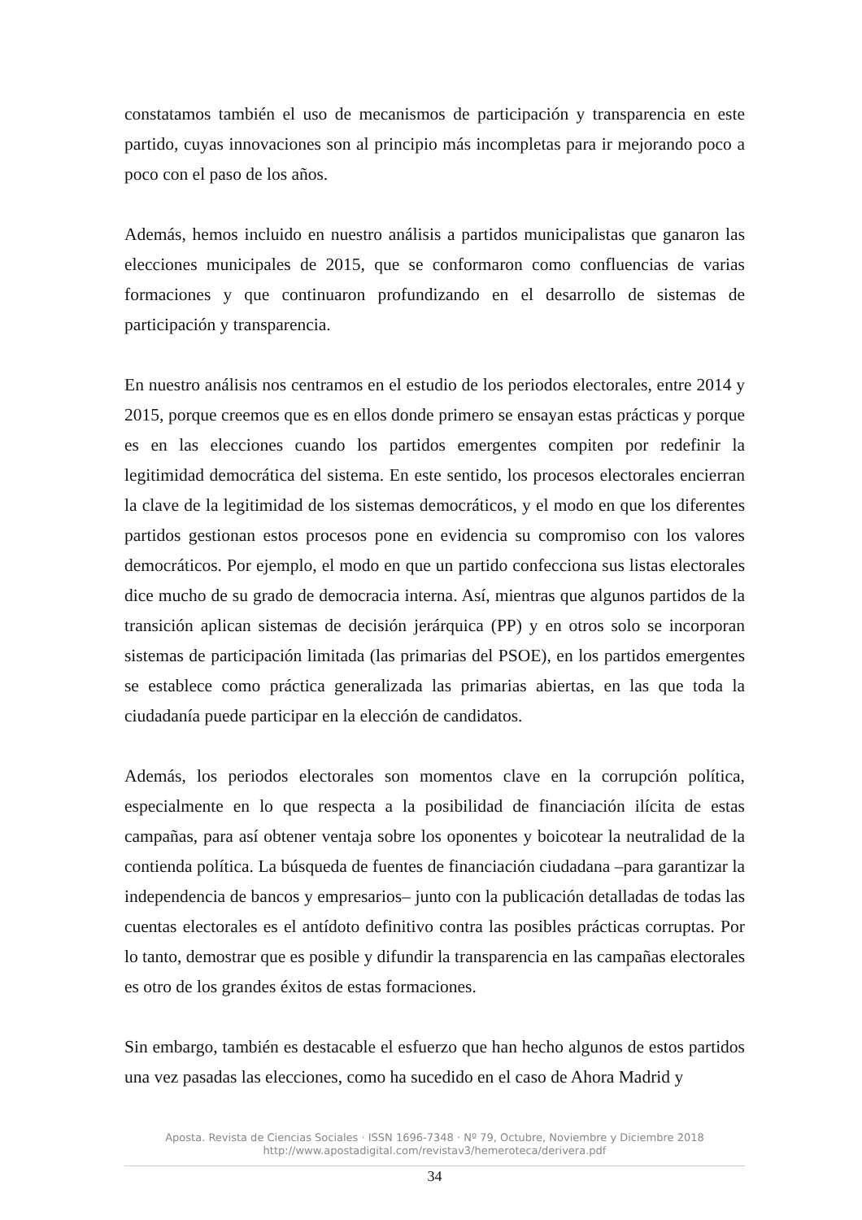constatamos también el uso de mecanismos de participación y transparencia en este partido, cuyas innovaciones son al principio más incompletas para ir mejorando poco a poco con el paso de los años.
Además, hemos incluido en nuestro análisis a partidos municipalistas que ganaron las elecciones municipales de 2015, que se conformaron como confluencias de varias formaciones y que continuaron profundizando en el desarrollo de sistemas de participación y transparencia.
En nuestro análisis nos centramos en el estudio de los periodos electorales, entre 2014 y 2015, porque creemos que es en ellos donde primero se ensayan estas prácticas y porque es en las elecciones cuando los partidos emergentes compiten por redefinir la legitimidad democrática del sistema. En este sentido, los procesos electorales encierran la clave de la legitimidad de los sistemas democráticos, y el modo en que los diferentes partidos gestionan estos procesos pone en evidencia su compromiso con los valores democráticos. Por ejemplo, el modo en que un partido confecciona sus listas electorales dice mucho de su grado de democracia interna. Así, mientras que algunos partidos de la transición aplican sistemas de decisión jerárquica (PP) y en otros solo se incorporan sistemas de participación limitada (las primarias del PSOE), en los partidos emergentes se establece como práctica generalizada las primarias abiertas, en las que toda la ciudadanía puede participar en la elección de candidatos.
Además, los periodos electorales son momentos clave en la corrupción política, especialmente en lo que respecta a la posibilidad de financiación ilícita de estas campañas, para así obtener ventaja sobre los oponentes y boicotear la neutralidad de la contienda política. La búsqueda de fuentes de financiación ciudadana –para garantizar la independencia de bancos y empresarios– junto con la publicación detalladas de todas las cuentas electorales es el antídoto definitivo contra las posibles prácticas corruptas. Por lo tanto, demostrar que es posible y difundir la transparencia en las campañas electorales es otro de los grandes éxitos de estas formaciones.
Sin embargo, también es destacable el esfuerzo que han hecho algunos de estos partidos una vez pasadas las elecciones, como ha sucedido en el caso de Ahora Madrid y
Aposta. Revista de Ciencias Sociales · ISSN 1696-7348 · Nº 79, Octubre, Noviembre y Diciembre 2018
http://www.apostadigital.com/revistav3/hemeroteca/derivera.pdf
34